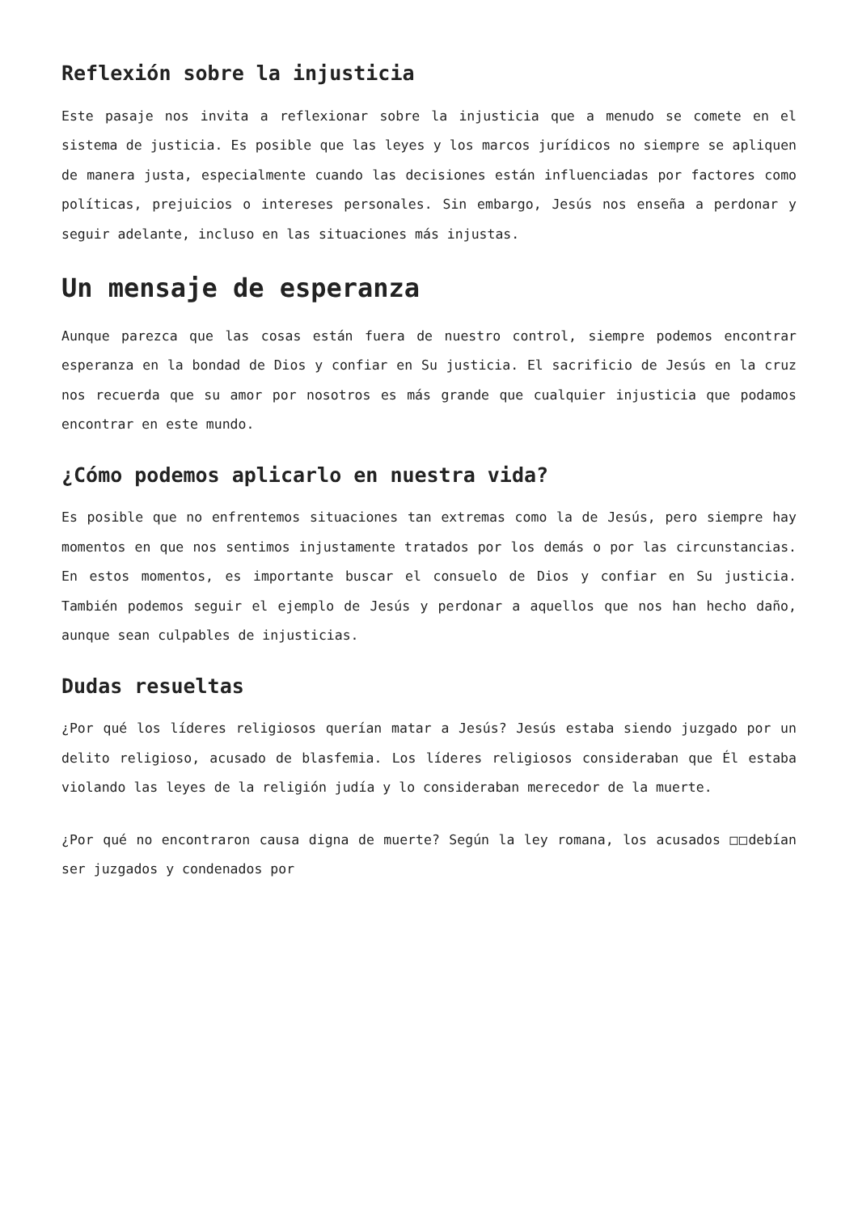Reflexión sobre la injusticia
Este pasaje nos invita a reflexionar sobre la injusticia que a menudo se comete en el sistema de justicia. Es posible que las leyes y los marcos jurídicos no siempre se apliquen de manera justa, especialmente cuando las decisiones están influenciadas por factores como políticas, prejuicios o intereses personales. Sin embargo, Jesús nos enseña a perdonar y seguir adelante, incluso en las situaciones más injustas.
Un mensaje de esperanza
Aunque parezca que las cosas están fuera de nuestro control, siempre podemos encontrar esperanza en la bondad de Dios y confiar en Su justicia. El sacrificio de Jesús en la cruz nos recuerda que su amor por nosotros es más grande que cualquier injusticia que podamos encontrar en este mundo.
¿Cómo podemos aplicarlo en nuestra vida?
Es posible que no enfrentemos situaciones tan extremas como la de Jesús, pero siempre hay momentos en que nos sentimos injustamente tratados por los demás o por las circunstancias. En estos momentos, es importante buscar el consuelo de Dios y confiar en Su justicia. También podemos seguir el ejemplo de Jesús y perdonar a aquellos que nos han hecho daño, aunque sean culpables de injusticias.
Dudas resueltas
¿Por qué los líderes religiosos querían matar a Jesús? Jesús estaba siendo juzgado por un delito religioso, acusado de blasfemia. Los líderes religiosos consideraban que Él estaba violando las leyes de la religión judía y lo consideraban merecedor de la muerte.
¿Por qué no encontraron causa digna de muerte? Según la ley romana, los acusados □□debían ser juzgados y condenados por